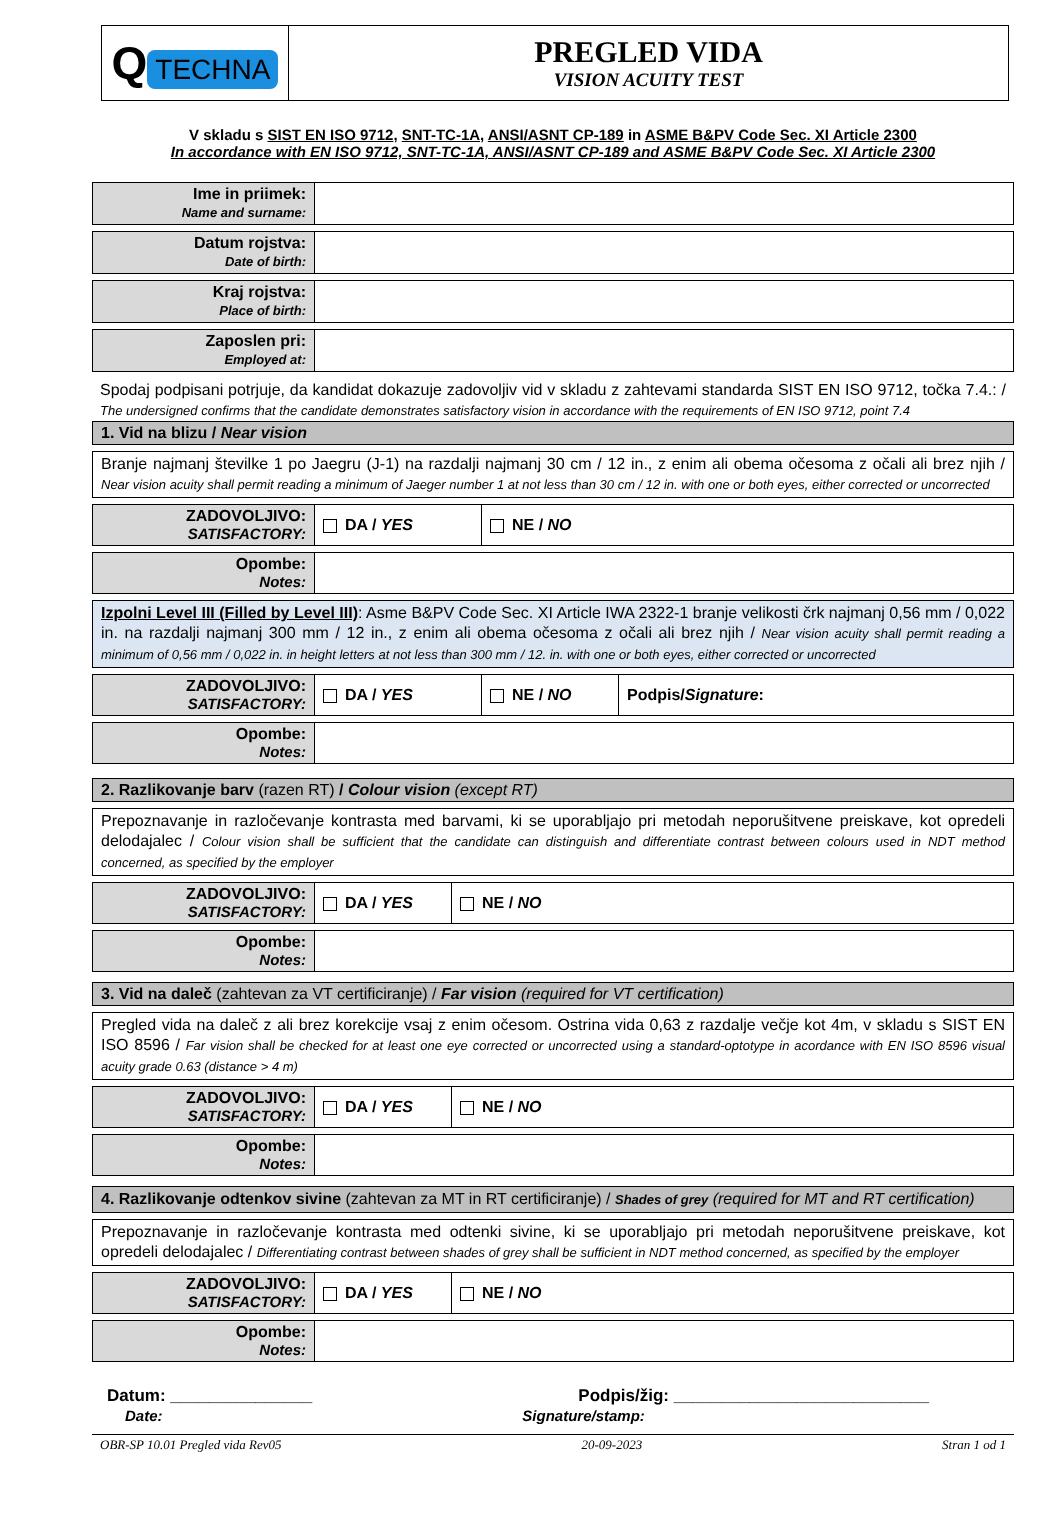| Q TECHNA | PREGLED VIDA VISION ACUITY TEST |
V skladu s SIST EN ISO 9712, SNT-TC-1A, ANSI/ASNT CP-189 in ASME B&PV Code Sec. XI Article 2300
In accordance with EN ISO 9712, SNT-TC-1A, ANSI/ASNT CP-189 and ASME B&PV Code Sec. XI Article 2300
| Ime in priimek: Name and surname: | |
| Datum rojstva: Date of birth: | |
| Kraj rojstva: Place of birth: | |
| Zaposlen pri: Employed at: | |
Spodaj podpisani potrjuje, da kandidat dokazuje zadovoljiv vid v skladu z zahtevami standarda SIST EN ISO 9712, točka 7.4.: / The undersigned confirms that the candidate demonstrates satisfactory vision in accordance with the requirements of EN ISO 9712, point 7.4
| 1. Vid na blizu / Near vision |
| Branje najmanj številke 1 po Jaegru (J-1) na razdalji najmanj 30 cm / 12 in., z enim ali obema očesoma z očali ali brez njih / Near vision acuity shall permit reading a minimum of Jaeger number 1 at not less than 30 cm / 12 in. with one or both eyes, either corrected or uncorrected |
| ZADOVOLJIVO: SATISFACTORY: | DA / YES | NE / NO |
| Opombe: Notes: | |
| Izpolni Level III (Filled by Level III) : Asme B&PV Code Sec. XI Article IWA 2322-1 branje velikosti črk najmanj 0,56 mm / 0,022 in. na razdalji najmanj 300 mm / 12 in., z enim ali obema očesoma z očali ali brez njih / Near vision acuity shall permit reading a minimum of 0,56 mm / 0,022 in. in height letters at not less than 300 mm / 12. in. with one or both eyes, either corrected or uncorrected |
| ZADOVOLJIVO: SATISFACTORY: | DA / YES | NE / NO | Podpis/ Signature : |
| Opombe: Notes: | |
| 2. Razlikovanje barv (razen RT) / Colour vision (except RT) |
| Prepoznavanje in razločevanje kontrasta med barvami, ki se uporabljajo pri metodah neporušitvene preiskave, kot opredeli delodajalec / Colour vision shall be sufficient that the candidate can distinguish and differentiate contrast between colours used in NDT method concerned, as specified by the employer |
| ZADOVOLJIVO: SATISFACTORY: | DA / YES | NE / NO |
| Opombe: Notes: | |
| 3. Vid na daleč (zahtevan za VT certificiranje) / Far vision (required for VT certification) |
| Pregled vida na daleč z ali brez korekcije vsaj z enim očesom. Ostrina vida 0,63 z razdalje večje kot 4m, v skladu s SIST EN ISO 8596 / Far vision shall be checked for at least one eye corrected or uncorrected using a standard-optotype in acordance with EN ISO 8596 visual acuity grade 0.63 (distance > 4 m) |
| ZADOVOLJIVO: SATISFACTORY: | DA / YES | NE / NO |
| Opombe: Notes: | |
| 4. Razlikovanje odtenkov sivine (zahtevan za MT in RT certificiranje) / Shades of grey (required for MT and RT certification) |
| Prepoznavanje in razločevanje kontrasta med odtenki sivine, ki se uporabljajo pri metodah neporušitvene preiskave, kot opredeli delodajalec / Differentiating contrast between shades of grey shall be sufficient in NDT method concerned, as specified by the employer |
| ZADOVOLJIVO: SATISFACTORY: | DA / YES | NE / NO |
| Opombe: Notes: | |
Datum: _______________
Date:
Podpis/žig: ___________________________
Signature/stamp:
OBR-SP 10.01 Pregled vida Rev05 20-09-2023 Stran 1 od 1